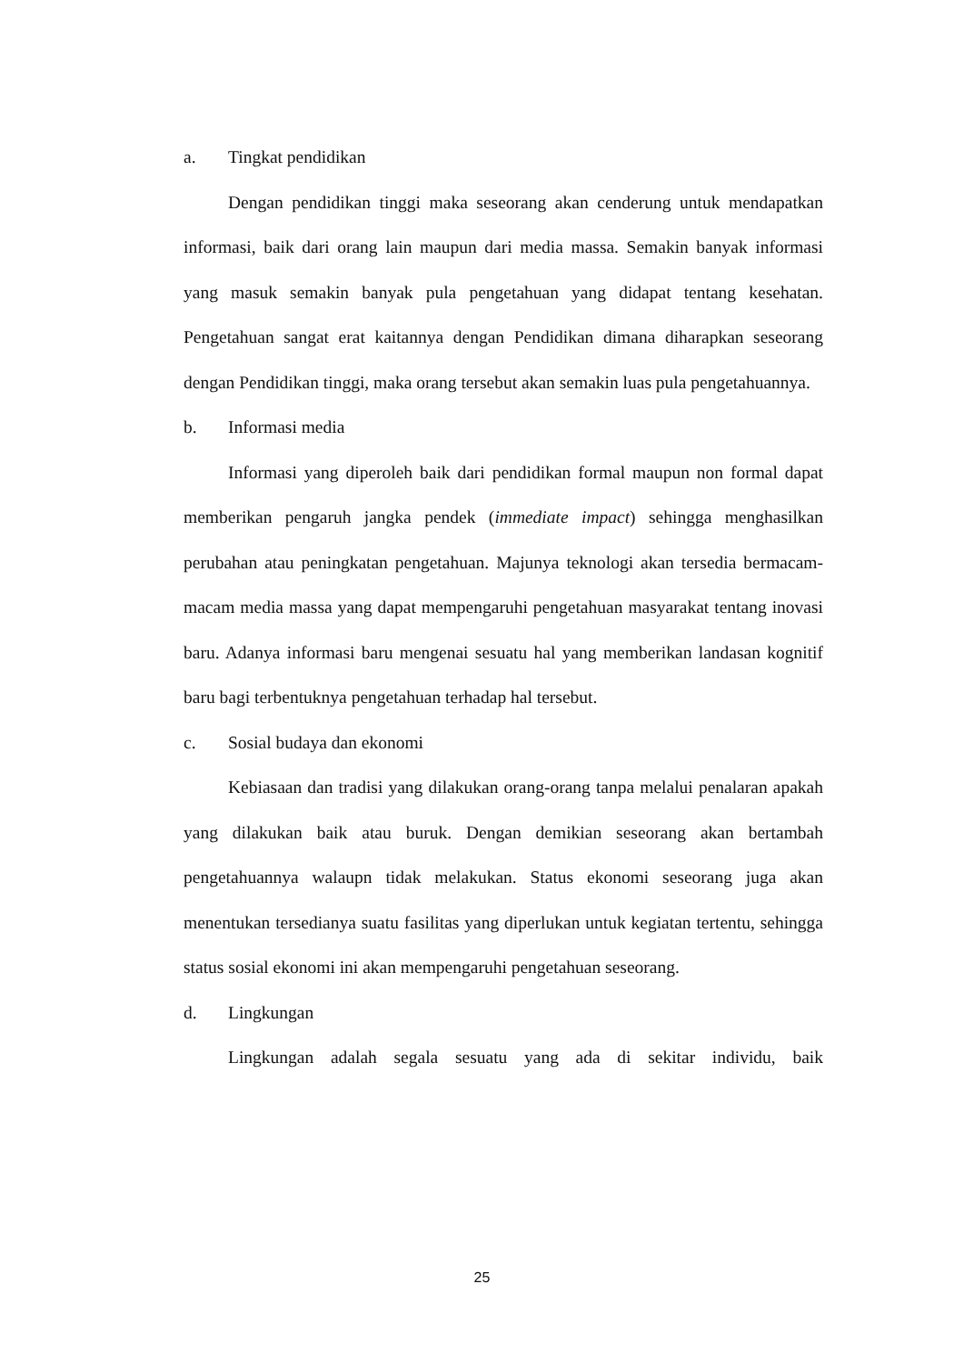a. Tingkat pendidikan
Dengan pendidikan tinggi maka seseorang akan cenderung untuk mendapatkan informasi, baik dari orang lain maupun dari media massa. Semakin banyak informasi yang masuk semakin banyak pula pengetahuan yang didapat tentang kesehatan. Pengetahuan sangat erat kaitannya dengan Pendidikan dimana diharapkan seseorang dengan Pendidikan tinggi, maka orang tersebut akan semakin luas pula pengetahuannya.
b. Informasi media
Informasi yang diperoleh baik dari pendidikan formal maupun non formal dapat memberikan pengaruh jangka pendek (immediate impact) sehingga menghasilkan perubahan atau peningkatan pengetahuan. Majunya teknologi akan tersedia bermacam-macam media massa yang dapat mempengaruhi pengetahuan masyarakat tentang inovasi baru. Adanya informasi baru mengenai sesuatu hal yang memberikan landasan kognitif baru bagi terbentuknya pengetahuan terhadap hal tersebut.
c. Sosial budaya dan ekonomi
Kebiasaan dan tradisi yang dilakukan orang-orang tanpa melalui penalaran apakah yang dilakukan baik atau buruk. Dengan demikian seseorang akan bertambah pengetahuannya walaupn tidak melakukan. Status ekonomi seseorang juga akan menentukan tersedianya suatu fasilitas yang diperlukan untuk kegiatan tertentu, sehingga status sosial ekonomi ini akan mempengaruhi pengetahuan seseorang.
d. Lingkungan
Lingkungan adalah segala sesuatu yang ada di sekitar individu, baik
25